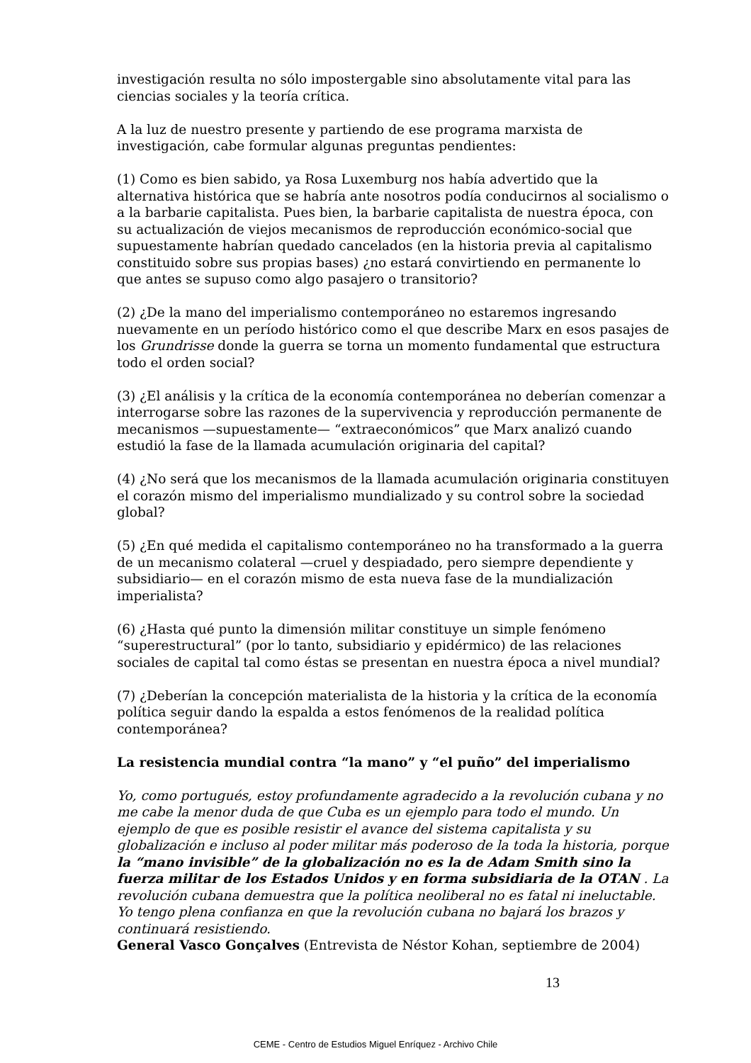investigación resulta no sólo impostergable sino absolutamente vital para las ciencias sociales y la teoría crítica.
A la luz de nuestro presente y partiendo de ese programa marxista de investigación, cabe formular algunas preguntas pendientes:
(1) Como es bien sabido, ya Rosa Luxemburg nos había advertido que la alternativa histórica que se habría ante nosotros podía conducirnos al socialismo o a la barbarie capitalista. Pues bien, la barbarie capitalista de nuestra época, con su actualización de viejos mecanismos de reproducción económico-social que supuestamente habrían quedado cancelados (en la historia previa al capitalismo constituido sobre sus propias bases) ¿no estará convirtiendo en permanente lo que antes se supuso como algo pasajero o transitorio?
(2) ¿De la mano del imperialismo contemporáneo no estaremos ingresando nuevamente en un período histórico como el que describe Marx en esos pasajes de los Grundrisse donde la guerra se torna un momento fundamental que estructura todo el orden social?
(3) ¿El análisis y la crítica de la economía contemporánea no deberían comenzar a interrogarse sobre las razones de la supervivencia y reproducción permanente de mecanismos —supuestamente— “extraeconómicos” que Marx analizó cuando estudió la fase de la llamada acumulación originaria del capital?
(4) ¿No será que los mecanismos de la llamada acumulación originaria constituyen el corazón mismo del imperialismo mundializado y su control sobre la sociedad global?
(5) ¿En qué medida el capitalismo contemporáneo no ha transformado a la guerra de un mecanismo colateral —cruel y despiadado, pero siempre dependiente y subsidiario— en el corazón mismo de esta nueva fase de la mundialización imperialista?
(6) ¿Hasta qué punto la dimensión militar constituye un simple fenómeno “superestructural” (por lo tanto, subsidiario y epidérmico) de las relaciones sociales de capital tal como éstas se presentan en nuestra época a nivel mundial?
(7) ¿Deberían la concepción materialista de la historia y la crítica de la economía política seguir dando la espalda a estos fenómenos de la realidad política contemporánea?
La resistencia mundial contra “la mano” y “el puño” del imperialismo
Yo, como portugués, estoy profundamente agradecido a la revolución cubana y no me cabe la menor duda de que Cuba es un ejemplo para todo el mundo. Un ejemplo de que es posible resistir el avance del sistema capitalista y su globalización e incluso al poder militar más poderoso de la toda la historia, porque la “mano invisible” de la globalización no es la de Adam Smith sino la fuerza militar de los Estados Unidos y en forma subsidiaria de la OTAN . La revolución cubana demuestra que la política neoliberal no es fatal ni ineluctable. Yo tengo plena confianza en que la revolución cubana no bajará los brazos y continuará resistiendo.
General Vasco Gonçalves (Entrevista de Néstor Kohan, septiembre de 2004)
13
CEME - Centro de Estudios Miguel Enríquez - Archivo Chile